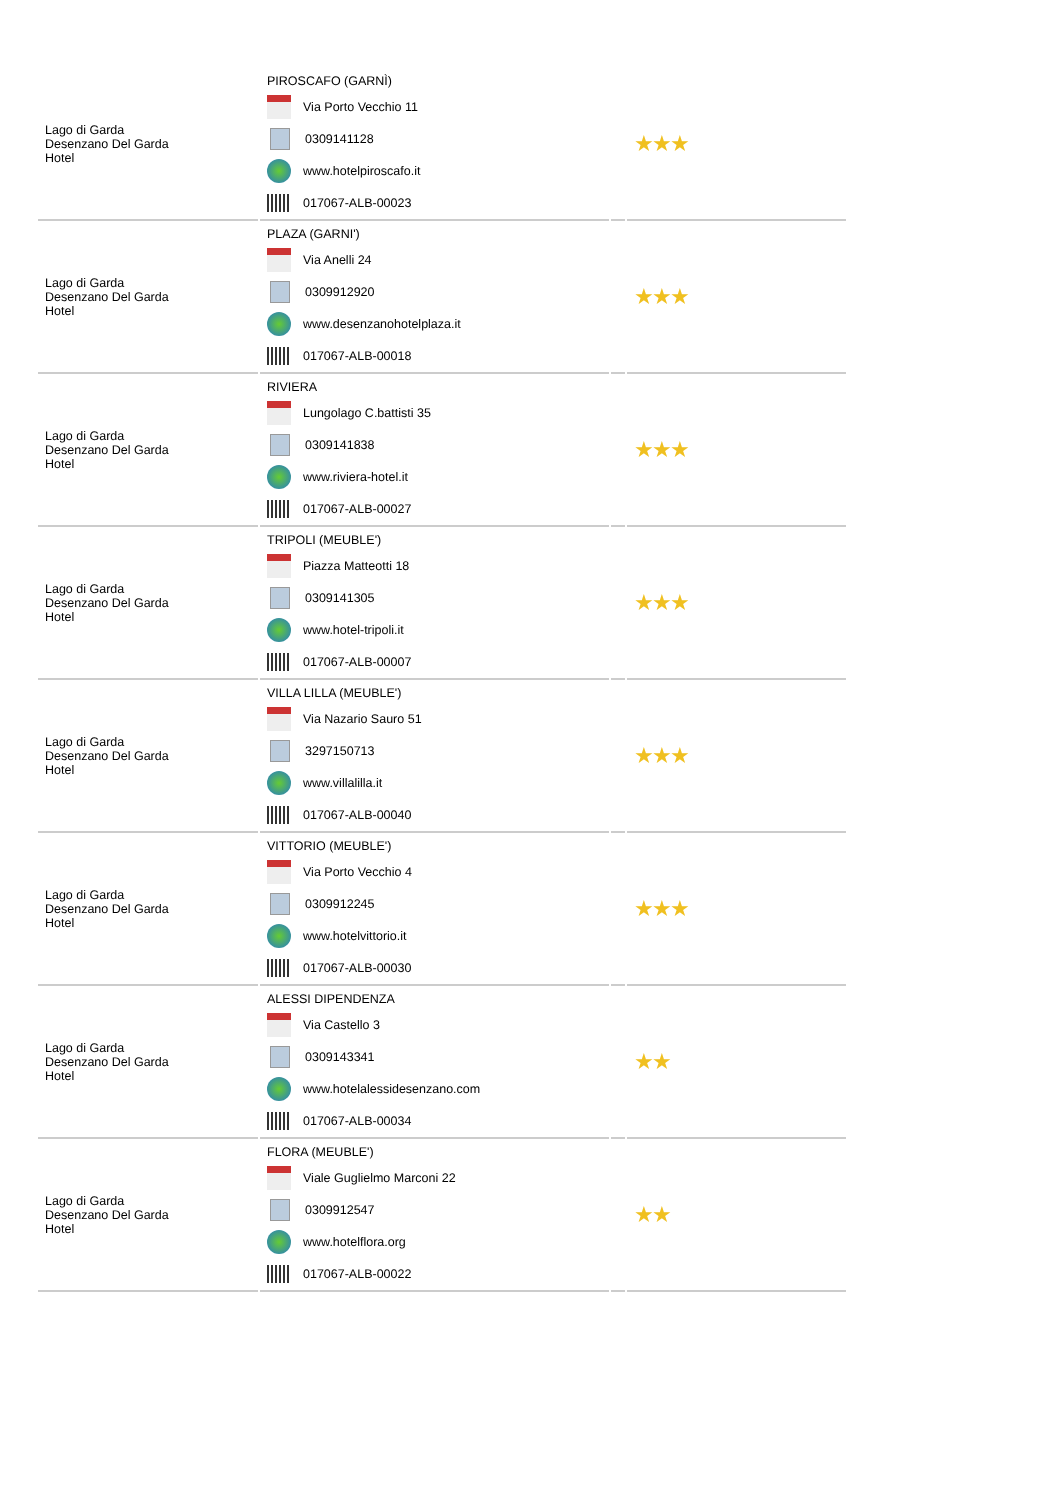| Lago di Garda Desenzano Del Garda Hotel | PIROSCAFO (GARNÌ) Via Porto Vecchio 11 0309141128 www.hotelpiroscafo.it 017067-ALB-00023 | | ★★★ |
| Lago di Garda Desenzano Del Garda Hotel | PLAZA (GARNI') Via Anelli 24 0309912920 www.desenzanohotelplaza.it 017067-ALB-00018 | | ★★★ |
| Lago di Garda Desenzano Del Garda Hotel | RIVIERA Lungolago C.battisti 35 0309141838 www.riviera-hotel.it 017067-ALB-00027 | | ★★★ |
| Lago di Garda Desenzano Del Garda Hotel | TRIPOLI (MEUBLE') Piazza Matteotti 18 0309141305 www.hotel-tripoli.it 017067-ALB-00007 | | ★★★ |
| Lago di Garda Desenzano Del Garda Hotel | VILLA LILLA (MEUBLE') Via Nazario Sauro 51 3297150713 www.villalilla.it 017067-ALB-00040 | | ★★★ |
| Lago di Garda Desenzano Del Garda Hotel | VITTORIO (MEUBLE') Via Porto Vecchio 4 0309912245 www.hotelvittorio.it 017067-ALB-00030 | | ★★★ |
| Lago di Garda Desenzano Del Garda Hotel | ALESSI DIPENDENZA Via Castello 3 0309143341 www.hotelalessidesenzano.com 017067-ALB-00034 | | ★★ |
| Lago di Garda Desenzano Del Garda Hotel | FLORA (MEUBLE') Viale Guglielmo Marconi 22 0309912547 www.hotelflora.org 017067-ALB-00022 | | ★★ |